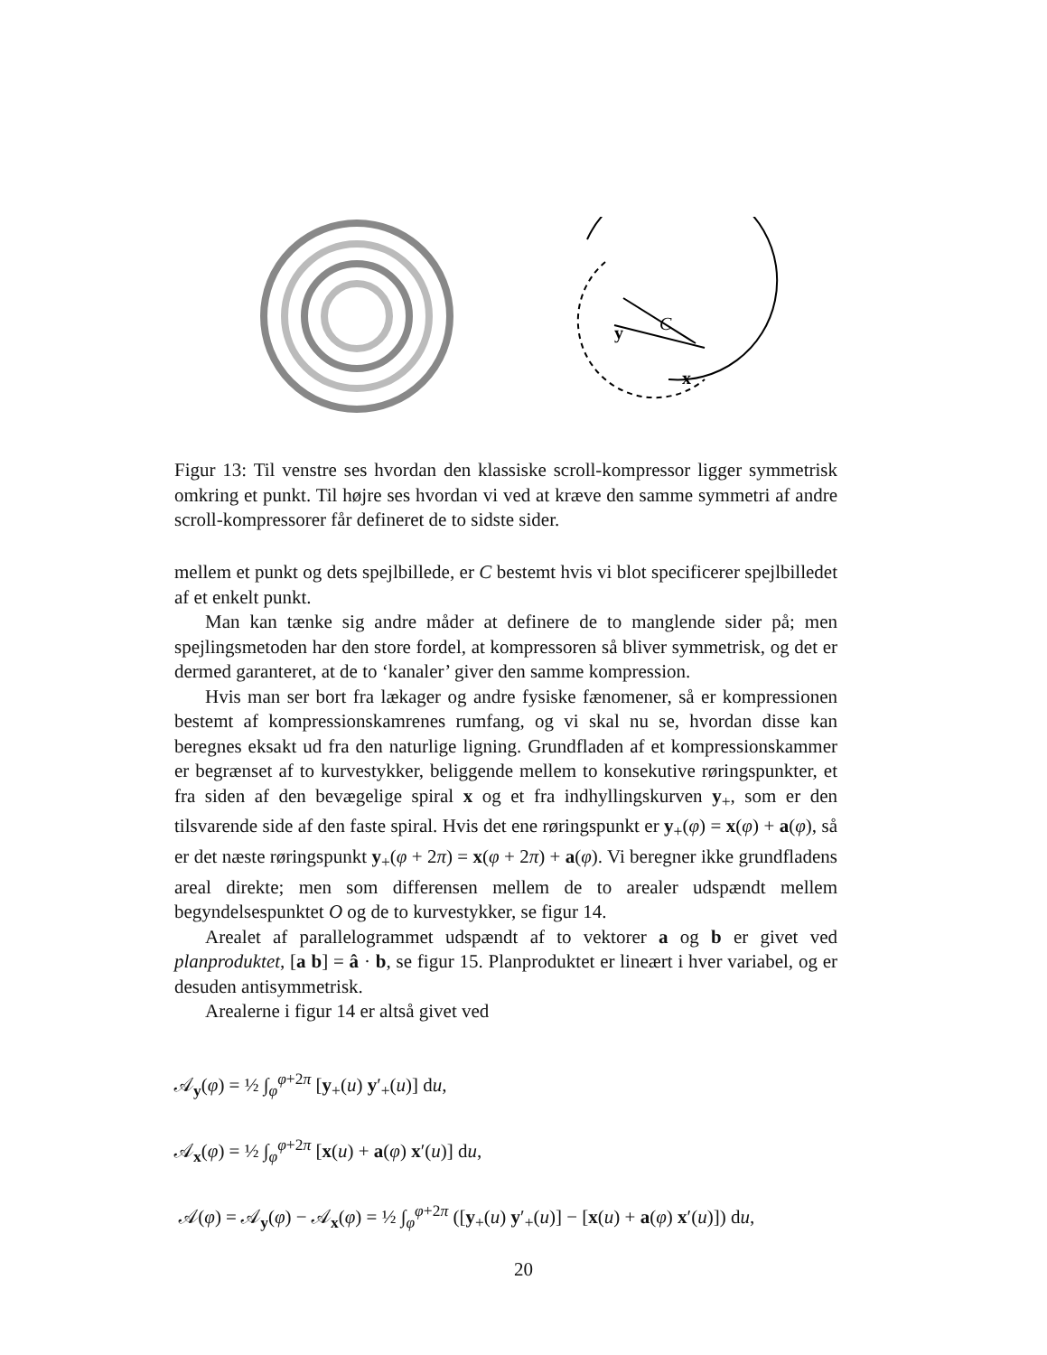C
y
x
Figur 13: Til venstre ses hvordan den klassiske scroll-kompressor ligger symmetrisk omkring et punkt. Til højre ses hvordan vi ved at kræve den samme symmetri af andre scroll-kompressorer får defineret de to sidste sider.
mellem et punkt og dets spejlbillede, er C bestemt hvis vi blot specificerer spejlbilledet af et enkelt punkt.
Man kan tænke sig andre måder at definere de to manglende sider på; men spejlingsmetoden har den store fordel, at kompressoren så bliver symmetrisk, og det er dermed garanteret, at de to ‘kanaler’ giver den samme kompression.
Hvis man ser bort fra lækager og andre fysiske fænomener, så er kompressionen bestemt af kompressionskamrenes rumfang, og vi skal nu se, hvordan disse kan beregnes eksakt ud fra den naturlige ligning. Grundfladen af et kompressionskammer er begrænset af to kurvestykker, beliggende mellem to konsekutive røringspunkter, et fra siden af den bevægelige spiral x og et fra indhyllingskurven y<sub>+</sub>, som er den tilsvarende side af den faste spiral. Hvis det ene røringspunkt er y<sub>+</sub>(φ) = x(φ) + a(φ), så er det næste røringspunkt y<sub>+</sub>(φ + 2π) = x(φ + 2π) + a(φ). Vi beregner ikke grundfladens areal direkte; men som differensen mellem de to arealer udspændt mellem begyndelsespunktet O og de to kurvestykker, se figur 14.
Arealet af parallelogrammet udspændt af to vektorer a og b er givet ved planproduktet, [a b] = â · b, se figur 15. Planproduktet er lineært i hver variabel, og er desuden antisymmetrisk.
Arealerne i figur 14 er altså givet ved
𝒜<sub>y</sub>(φ) = ½ ∫<sub>φ</sub><sup>φ+2π</sup> [y<sub>+</sub>(u) y′<sub>+</sub>(u)] du,
𝒜<sub>x</sub>(φ) = ½ ∫<sub>φ</sub><sup>φ+2π</sup> [x(u) + a(φ) x′(u)] du,
𝒜(φ) = 𝒜<sub>y</sub>(φ) − 𝒜<sub>x</sub>(φ) = ½ ∫<sub>φ</sub><sup>φ+2π</sup> ([y<sub>+</sub>(u) y′<sub>+</sub>(u)] − [x(u) + a(φ) x′(u)]) du,
20